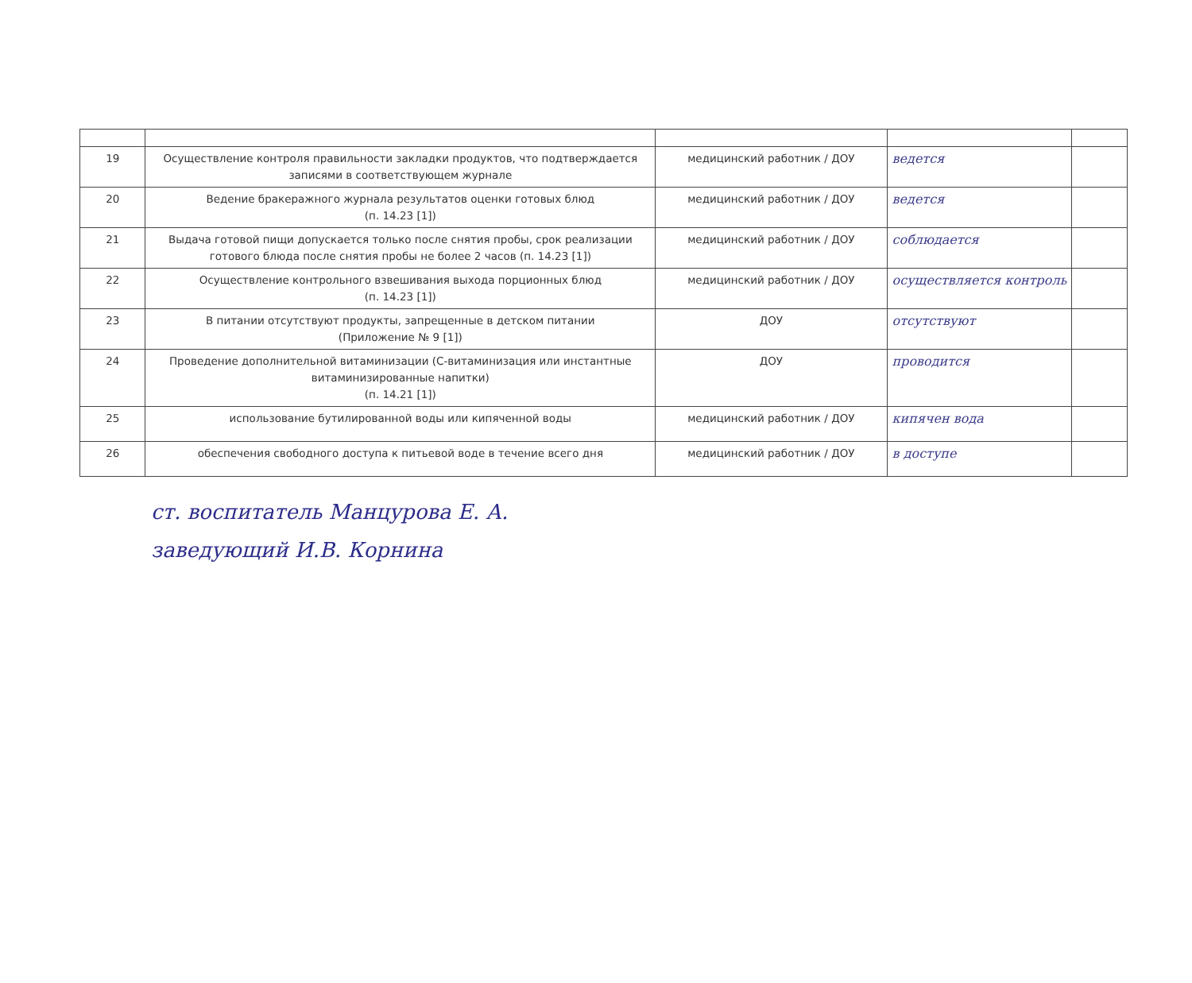| 19 | Осуществление контроля правильности закладки продуктов, что подтверждается записями в соответствующем журнале | медицинский работник / ДОУ | ведется | |
| 20 | Ведение бракеражного журнала результатов оценки готовых блюд (п. 14.23 [1]) | медицинский работник / ДОУ | ведется | |
| 21 | Выдача готовой пищи допускается только после снятия пробы, срок реализации готового блюда после снятия пробы не более 2 часов (п. 14.23 [1]) | медицинский работник / ДОУ | соблюдается | |
| 22 | Осуществление контрольного взвешивания выхода порционных блюд (п. 14.23 [1]) | медицинский работник / ДОУ | осуществляется контроль | |
| 23 | В питании отсутствуют продукты, запрещенные в детском питании (Приложение № 9 [1]) | ДОУ | отсутствуют | |
| 24 | Проведение дополнительной витаминизации (С-витаминизация или инстантные витаминизированные напитки) (п. 14.21 [1]) | ДОУ | проводится | |
| 25 | использование бутилированной воды или кипяченной воды | медицинский работник / ДОУ | кипячен вода | |
| 26 | обеспечения свободного доступа к питьевой воде в течение всего дня | медицинский работник / ДОУ | в доступе | |
ст. воспитатель Манцурова Е. А.
заведующий И.В. Корнина